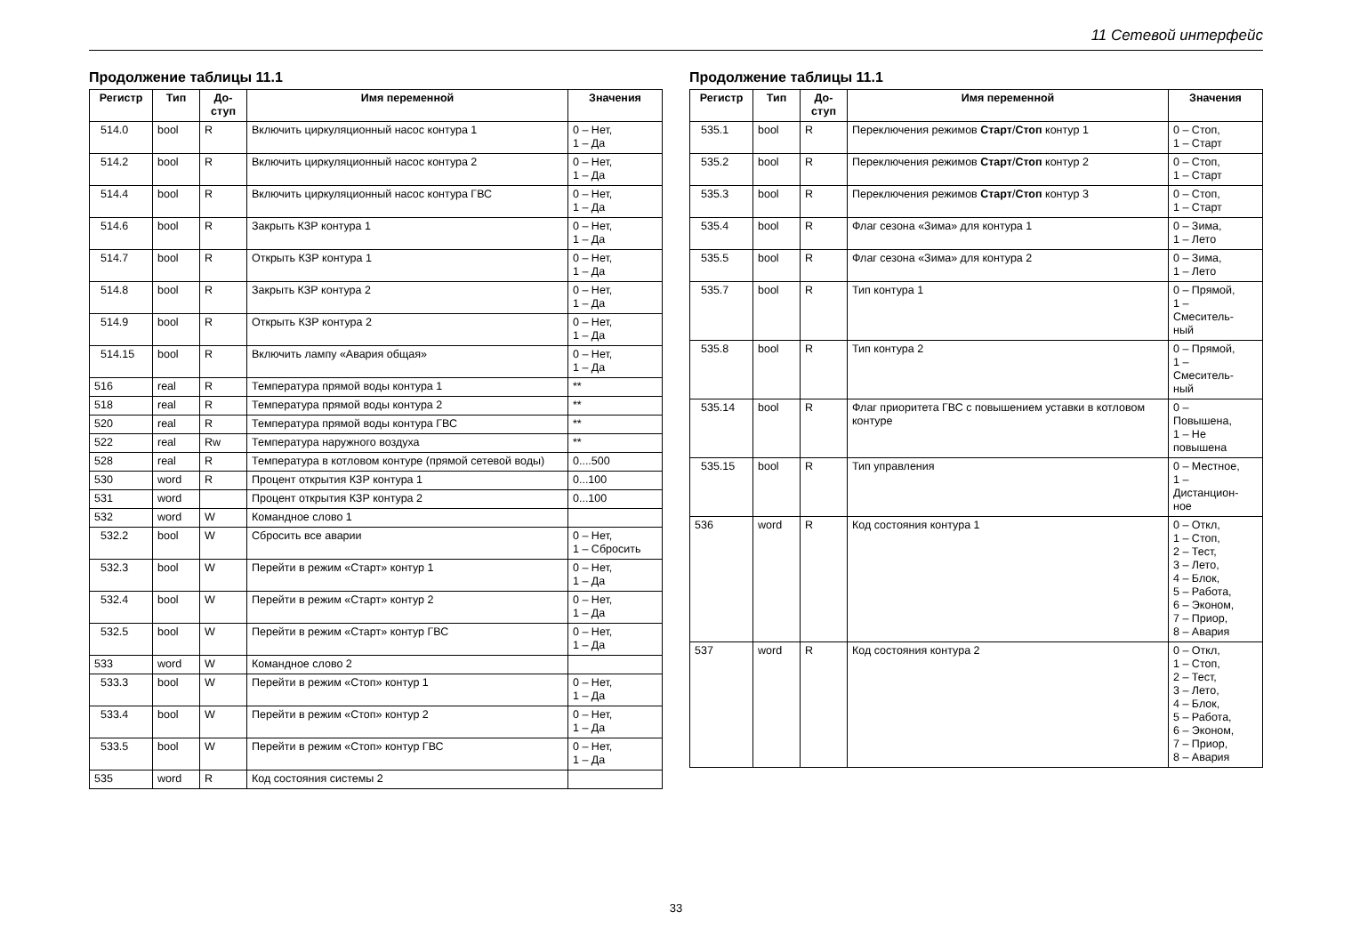11 Сетевой интерфейс
Продолжение таблицы 11.1
| Регистр | Тип | До- ступ | Имя переменной | Значения |
| --- | --- | --- | --- | --- |
| 514.0 | bool | R | Включить циркуляционный насос контура 1 | 0 – Нет, 1 – Да |
| 514.2 | bool | R | Включить циркуляционный насос контура 2 | 0 – Нет, 1 – Да |
| 514.4 | bool | R | Включить циркуляционный насос контура ГВС | 0 – Нет, 1 – Да |
| 514.6 | bool | R | Закрыть КЗР контура 1 | 0 – Нет, 1 – Да |
| 514.7 | bool | R | Открыть КЗР контура 1 | 0 – Нет, 1 – Да |
| 514.8 | bool | R | Закрыть КЗР контура 2 | 0 – Нет, 1 – Да |
| 514.9 | bool | R | Открыть КЗР контура 2 | 0 – Нет, 1 – Да |
| 514.15 | bool | R | Включить лампу «Авария общая» | 0 – Нет, 1 – Да |
| 516 | real | R | Температура прямой воды контура 1 | ** |
| 518 | real | R | Температура прямой воды контура 2 | ** |
| 520 | real | R | Температура прямой воды контура ГВС | ** |
| 522 | real | Rw | Температура наружного воздуха | ** |
| 528 | real | R | Температура в котловом контуре (прямой сетевой воды) | 0....500 |
| 530 | word | R | Процент открытия КЗР контура 1 | 0...100 |
| 531 | word | | Процент открытия КЗР контура 2 | 0...100 |
| 532 | word | W | Командное слово 1 | |
| 532.2 | bool | W | Сбросить все аварии | 0 – Нет, 1 – Сбросить |
| 532.3 | bool | W | Перейти в режим «Старт» контур 1 | 0 – Нет, 1 – Да |
| 532.4 | bool | W | Перейти в режим «Старт» контур 2 | 0 – Нет, 1 – Да |
| 532.5 | bool | W | Перейти в режим «Старт» контур ГВС | 0 – Нет, 1 – Да |
| 533 | word | W | Командное слово 2 | |
| 533.3 | bool | W | Перейти в режим «Стоп» контур 1 | 0 – Нет, 1 – Да |
| 533.4 | bool | W | Перейти в режим «Стоп» контур 2 | 0 – Нет, 1 – Да |
| 533.5 | bool | W | Перейти в режим «Стоп» контур ГВС | 0 – Нет, 1 – Да |
| 535 | word | R | Код состояния системы 2 | |
Продолжение таблицы 11.1
| Регистр | Тип | До- ступ | Имя переменной | Значения |
| --- | --- | --- | --- | --- |
| 535.1 | bool | R | Переключения режимов Старт / Стоп контур 1 | 0 – Стоп, 1 – Старт |
| 535.2 | bool | R | Переключения режимов Старт / Стоп контур 2 | 0 – Стоп, 1 – Старт |
| 535.3 | bool | R | Переключения режимов Старт / Стоп контур 3 | 0 – Стоп, 1 – Старт |
| 535.4 | bool | R | Флаг сезона «Зима» для контура 1 | 0 – Зима, 1 – Лето |
| 535.5 | bool | R | Флаг сезона «Зима» для контура 2 | 0 – Зима, 1 – Лето |
| 535.7 | bool | R | Тип контура 1 | 0 – Прямой, 1 – Смеситель- ный |
| 535.8 | bool | R | Тип контура 2 | 0 – Прямой, 1 – Смеситель- ный |
| 535.14 | bool | R | Флаг приоритета ГВС с повышением уставки в котловом контуре | 0 – Повышена, 1 – Не повышена |
| 535.15 | bool | R | Тип управления | 0 – Местное, 1 – Дистанцион- ное |
| 536 | word | R | Код состояния контура 1 | 0 – Откл, 1 – Стоп, 2 – Тест, 3 – Лето, 4 – Блок, 5 – Работа, 6 – Эконом, 7 – Приор, 8 – Авария |
| 537 | word | R | Код состояния контура 2 | 0 – Откл, 1 – Стоп, 2 – Тест, 3 – Лето, 4 – Блок, 5 – Работа, 6 – Эконом, 7 – Приор, 8 – Авария |
33